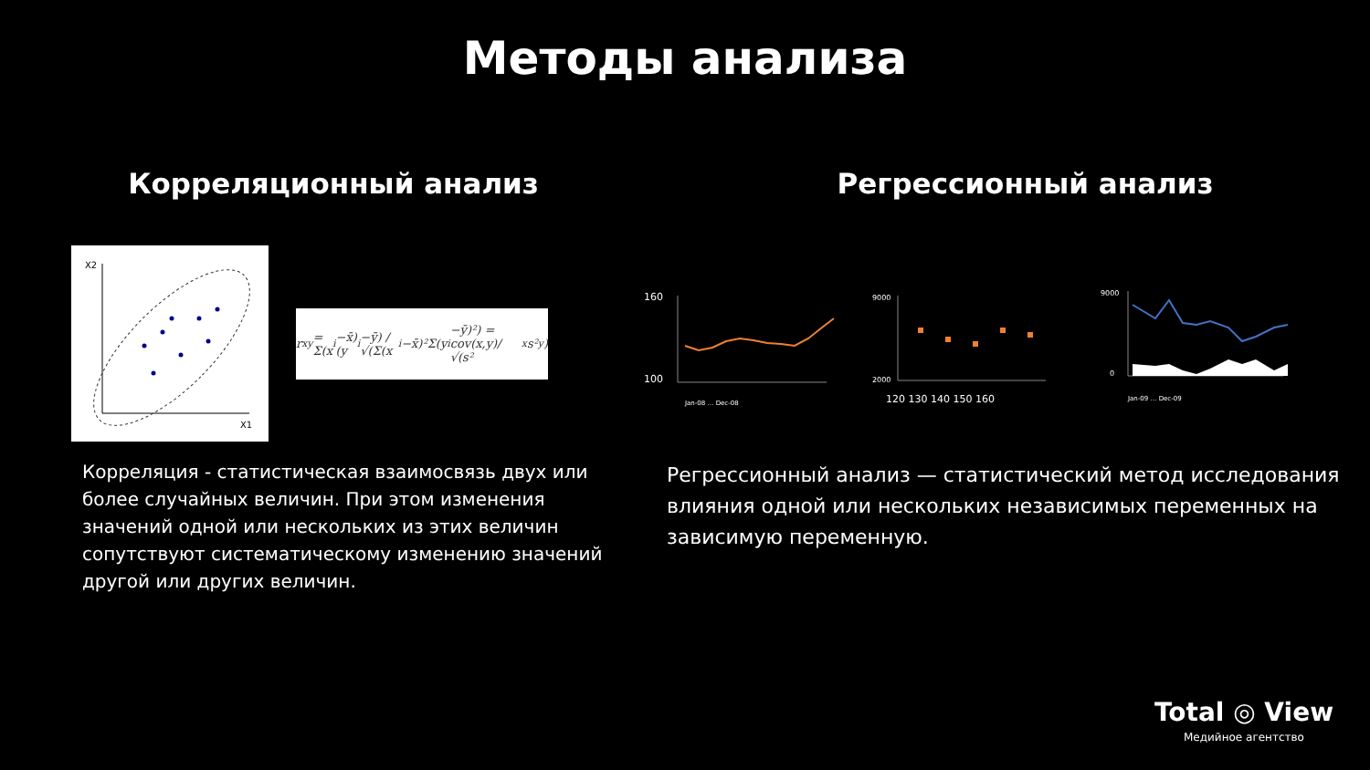Методы анализа
Корреляционный анализ
X2
X1
r<sub>xy</sub> = Σ(x<sub>i</sub>−x̄)(y<sub>i</sub>−ȳ) / √(Σ(x<sub>i</sub>−x̄)²Σ(y<sub>i</sub>−ȳ)²) = cov(x,y)/√(s²<sub>x</sub>s²<sub>y</sub>)
Корреляция - статистическая взаимосвязь двух или более случайных величин. При этом изменения значений одной или нескольких из этих величин сопутствуют систематическому изменению значений другой или других величин.
Регрессионный анализ
160
100
Jan-08 … Dec-08
9000
2000
120 130 140 150 160
9000
0
Jan-09 … Dec-09
Регрессионный анализ — статистический метод исследования влияния одной или нескольких независимых переменных на зависимую переменную.
Total ◎ View
Медийное агентство